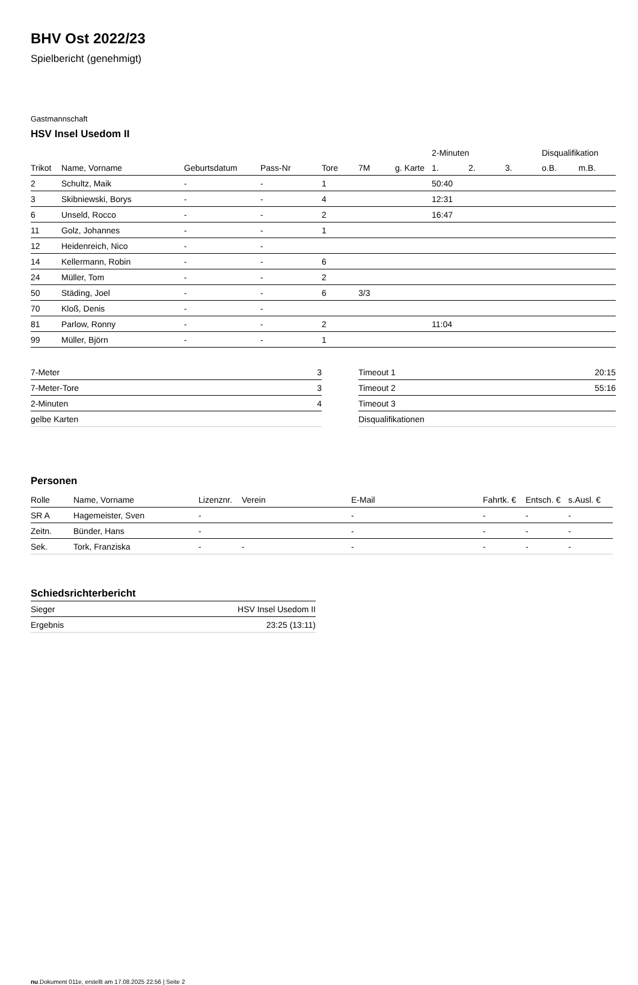BHV Ost 2022/23
Spielbericht (genehmigt)
Gastmannschaft
HSV Insel Usedom II
| | | | | | | | 2-Minuten | | | Disqualifikation | |
| --- | --- | --- | --- | --- | --- | --- | --- | --- | --- | --- | --- |
| Trikot | Name, Vorname | Geburtsdatum | Pass-Nr | Tore | 7M | g. Karte | 1. | 2. | 3. | o.B. | m.B. |
| 2 | Schultz, Maik | - | - | 1 | | | 50:40 | | | | |
| 3 | Skibniewski, Borys | - | - | 4 | | | 12:31 | | | | |
| 6 | Unseld, Rocco | - | - | 2 | | | 16:47 | | | | |
| 11 | Golz, Johannes | - | - | 1 | | | | | | | |
| 12 | Heidenreich, Nico | - | - | | | | | | | | |
| 14 | Kellermann, Robin | - | - | 6 | | | | | | | |
| 24 | Müller, Tom | - | - | 2 | | | | | | | |
| 50 | Städing, Joel | - | - | 6 | 3/3 | | | | | | |
| 70 | Kloß, Denis | - | - | | | | | | | | |
| 81 | Parlow, Ronny | - | - | 2 | | | 11:04 | | | | |
| 99 | Müller, Björn | - | - | 1 | | | | | | | |
| 7-Meter | 3 |
| 7-Meter-Tore | 3 |
| 2-Minuten | 4 |
| gelbe Karten | |
| Timeout 1 | 20:15 |
| Timeout 2 | 55:16 |
| Timeout 3 | |
| Disqualifikationen | |
Personen
| Rolle | Name, Vorname | Lizenznr. | Verein | E-Mail | Fahrtk. € | Entsch. € | s.Ausl. € |
| --- | --- | --- | --- | --- | --- | --- | --- |
| SR A | Hagemeister, Sven | - | | - | - | - | - |
| Zeitn. | Bünder, Hans | - | | - | - | - | - |
| Sek. | Tork, Franziska | - | - | - | - | - | - |
Schiedsrichterbericht
| Sieger | HSV Insel Usedom II |
| Ergebnis | 23:25 (13:11) |
nu.Dokument 011e, erstellt am 17.08.2025 22:56 | Seite 2